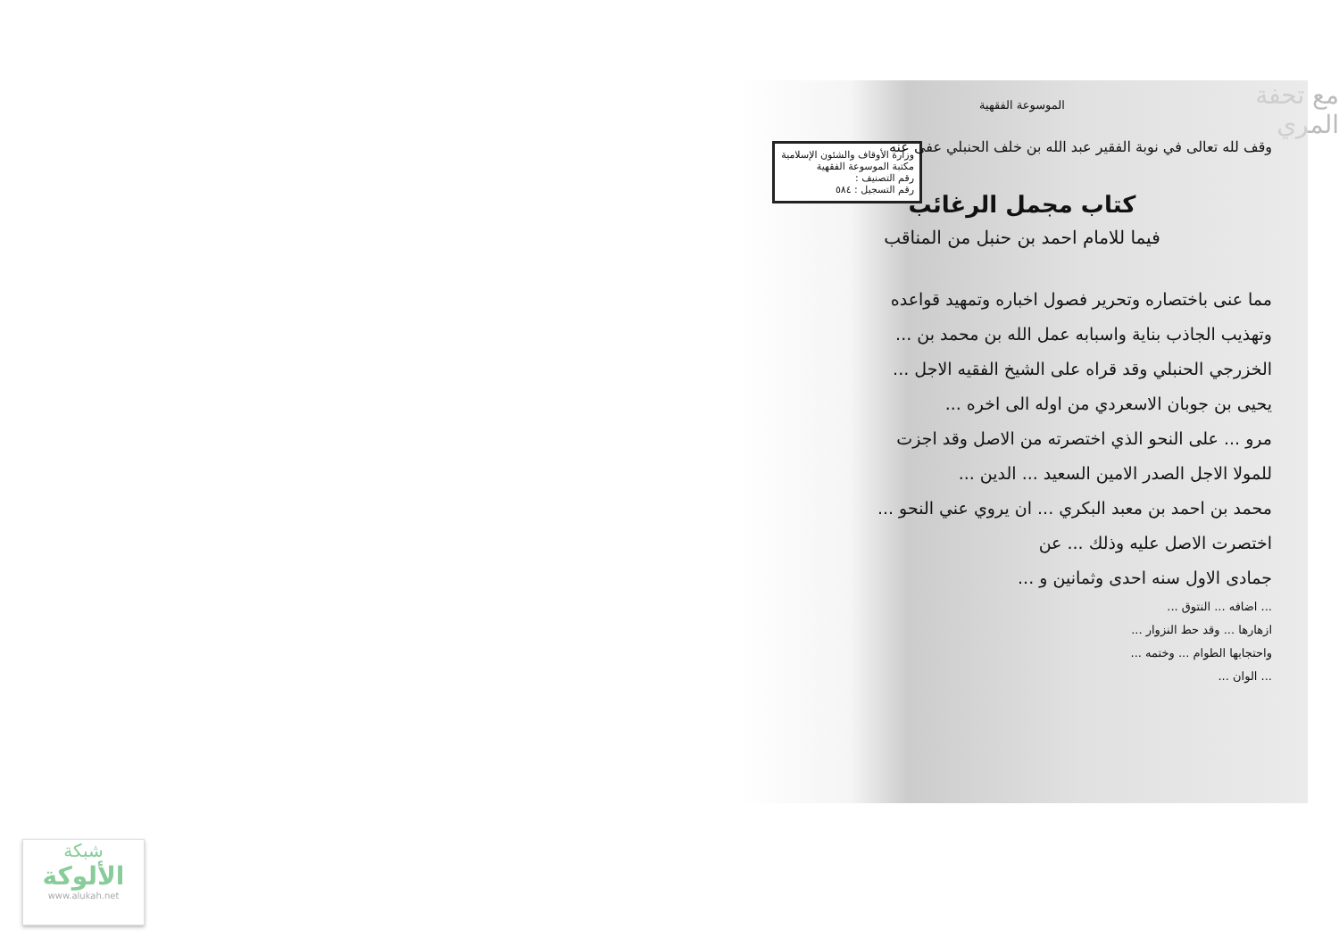مع تحفة المري
الموسوعة الفقهية
وقف لله تعالى في نوبة الفقير عبد الله بن خلف الحنبلي عفى عنه
كتاب مجمل الرغائب
فيما للامام احمد بن حنبل من المناقب
وزارة الأوقاف والشئون الإسلامية
مكتبة الموسوعة الفقهية
رقم التصنيف :
رقم التسجيل : ٥٨٤
مما عنى باختصاره وتحرير فصول اخباره وتمهيد قواعده
وتهذيب الجاذب بناية واسبابه عمل الله بن محمد بن ...
الخزرجي الحنبلي وقد قراه على الشيخ الفقيه الاجل ...
يحيى بن جوبان الاسعردي من اوله الى اخره ...
مرو ... على النحو الذي اختصرته من الاصل وقد اجزت
للمولا الاجل الصدر الامين السعيد ... الدين ...
محمد بن احمد بن معبد البكري ... ان يروي عني النحو ...
اختصرت الاصل عليه وذلك ... عن
جمادى الاول سنه احدى وثمانين و ...
... اضافه ... النتوق ...
ازهارها ... وقد حط النزوار ...
واحتجابها الطوام ... وختمه ...
... الوان ...
شبكة
الألوكة
www.alukah.net